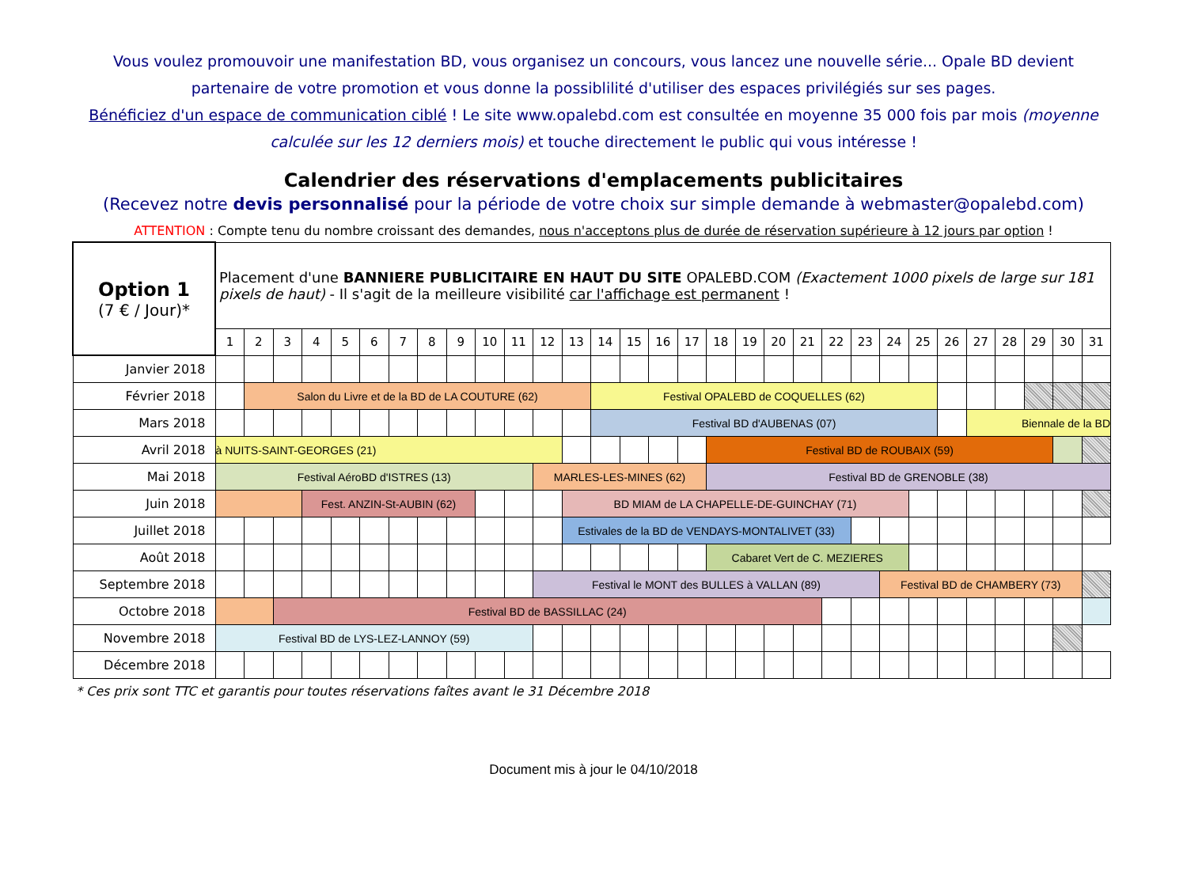Vous voulez promouvoir une manifestation BD, vous organisez un concours, vous lancez une nouvelle série... Opale BD devient partenaire de votre promotion et vous donne la possiblilité d'utiliser des espaces privilégiés sur ses pages.
Bénéficiez d'un espace de communication ciblé ! Le site www.opalebd.com est consultée en moyenne 35 000 fois par mois (moyenne calculée sur les 12 derniers mois) et touche directement le public qui vous intéresse !
Calendrier des réservations d'emplacements publicitaires
(Recevez notre devis personnalisé pour la période de votre choix sur simple demande à webmaster@opalebd.com)
ATTENTION : Compte tenu du nombre croissant des demandes, nous n'acceptons plus de durée de réservation supérieure à 12 jours par option !
| Option 1 (7 € / Jour)* | Placement d'une BANNIERE PUBLICITAIRE EN HAUT DU SITE OPALEBD.COM (Exactement 1000 pixels de large sur 181 pixels de haut) - Il s'agit de la meilleure visibilité car l'affichage est permanent ! | | | | | | | | | | | | | | | | | | | | | | | | | | | | | | |
| | 1 | 2 | 3 | 4 | 5 | 6 | 7 | 8 | 9 | 10 | 11 | 12 | 13 | 14 | 15 | 16 | 17 | 18 | 19 | 20 | 21 | 22 | 23 | 24 | 25 | 26 | 27 | 28 | 29 | 30 | 31 |
| Janvier 2018 | | | | | | | | | | | | | | | | | | | | | | | | | | | | | | | |
| Février 2018 | | Salon du Livre et de la BD de LA COUTURE (62) | | | | | | | | | | | | Festival OPALEBD de COQUELLES (62) | | | | | | | | | | | | | | | | | |
| Mars 2018 | | | | | | | | | | | | | | Festival BD d'AUBENAS (07) | | | | | | | | | | | | | Biennale de la BD | | | | |
| Avril 2018 | à NUITS-SAINT-GEORGES (21) | | | | | | | | | | | | | | | | | Festival BD de ROUBAIX (59) | | | | | | | | | | | | | |
| Mai 2018 | Festival AéroBD d'ISTRES (13) | | | | | | | | | | | MARLES-LES-MINES (62) | | | | | | Festival BD de GRENOBLE (38) | | | | | | | | | | | | | |
| Juin 2018 | | | | Fest. ANZIN-St-AUBIN (62) | | | | | | | | | BD MIAM de LA CHAPELLE-DE-GUINCHAY (71) | | | | | | | | | | | | | | | | | | |
| Juillet 2018 | | | | | | | | | | | | | Estivales de la BD de VENDAYS-MONTALIVET (33) | | | | | | | | | | | | | | | | | | |
| Août 2018 | | | | | | | | | | | | | | | | | | Cabaret Vert de C. MEZIERES | | | | | | | | | | | | | |
| Septembre 2018 | | | | | | | | | | | | Festival le MONT des BULLES à VALLAN (89) | | | | | | | | | | | | Festival BD de CHAMBERY (73) | | | | | | | |
| Octobre 2018 | | | Festival BD de BASSILLAC (24) | | | | | | | | | | | | | | | | | | | | | | | | | | | | |
| Novembre 2018 | Festival BD de LYS-LEZ-LANNOY (59) | | | | | | | | | | | | | | | | | | | | | | | | | | | | | | |
| Décembre 2018 | | | | | | | | | | | | | | | | | | | | | | | | | | | | | | | |
* Ces prix sont TTC et garantis pour toutes réservations faîtes avant le 31 Décembre 2018
Document mis à jour le 04/10/2018